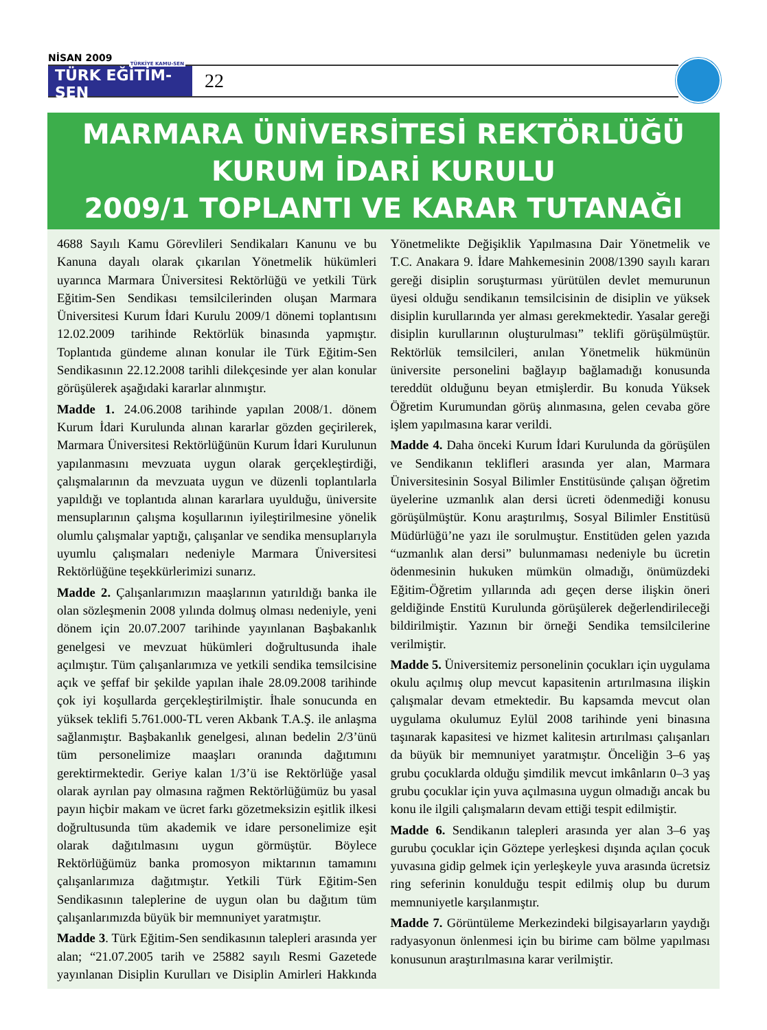NİSAN 2009
TÜRKİYE KAMU-SEN
TÜRK EĞİTİM-SEN
22
MARMARA ÜNİVERSİTESİ REKTÖRLÜĞÜ
KURUM İDARİ KURULU
2009/1 TOPLANTI VE KARAR TUTANAĞI
4688 Sayılı Kamu Görevlileri Sendikaları Kanunu ve bu Kanuna dayalı olarak çıkarılan Yönetmelik hükümleri uyarınca Marmara Üniversitesi Rektörlüğü ve yetkili Türk Eğitim-Sen Sendikası temsilcilerinden oluşan Marmara Üniversitesi Kurum İdari Kurulu 2009/1 dönemi toplantısını 12.02.2009 tarihinde Rektörlük binasında yapmıştır. Toplantıda gündeme alınan konular ile Türk Eğitim-Sen Sendikasının 22.12.2008 tarihli dilekçesinde yer alan konular görüşülerek aşağıdaki kararlar alınmıştır.
Madde 1. 24.06.2008 tarihinde yapılan 2008/1. dönem Kurum İdari Kurulunda alınan kararlar gözden geçirilerek, Marmara Üniversitesi Rektörlüğünün Kurum İdari Kurulunun yapılanmasını mevzuata uygun olarak gerçekleştirdiği, çalışmalarının da mevzuata uygun ve düzenli toplantılarla yapıldığı ve toplantıda alınan kararlara uyulduğu, üniversite mensuplarının çalışma koşullarının iyileştirilmesine yönelik olumlu çalışmalar yaptığı, çalışanlar ve sendika mensuplarıyla uyumlu çalışmaları nedeniyle Marmara Üniversitesi Rektörlüğüne teşekkürlerimizi sunarız.
Madde 2. Çalışanlarımızın maaşlarının yatırıldığı banka ile olan sözleşmenin 2008 yılında dolmuş olması nedeniyle, yeni dönem için 20.07.2007 tarihinde yayınlanan Başbakanlık genelgesi ve mevzuat hükümleri doğrultusunda ihale açılmıştır. Tüm çalışanlarımıza ve yetkili sendika temsilcisine açık ve şeffaf bir şekilde yapılan ihale 28.09.2008 tarihinde çok iyi koşullarda gerçekleştirilmiştir. İhale sonucunda en yüksek teklifi 5.761.000-TL veren Akbank T.A.Ş. ile anlaşma sağlanmıştır. Başbakanlık genelgesi, alınan bedelin 2/3’ünü tüm personelimize maaşları oranında dağıtımını gerektirmektedir. Geriye kalan 1/3’ü ise Rektörlüğe yasal olarak ayrılan pay olmasına rağmen Rektörlüğümüz bu yasal payın hiçbir makam ve ücret farkı gözetmeksizin eşitlik ilkesi doğrultusunda tüm akademik ve idare personelimize eşit olarak dağıtılmasını uygun görmüştür. Böylece Rektörlüğümüz banka promosyon miktarının tamamını çalışanlarımıza dağıtmıştır. Yetkili Türk Eğitim-Sen Sendikasının taleplerine de uygun olan bu dağıtım tüm çalışanlarımızda büyük bir memnuniyet yaratmıştır.
Madde 3. Türk Eğitim-Sen sendikasının talepleri arasında yer alan; “21.07.2005 tarih ve 25882 sayılı Resmi Gazetede yayınlanan Disiplin Kurulları ve Disiplin Amirleri Hakkında Yönetmelikte Değişiklik Yapılmasına Dair Yönetmelik ve T.C. Anakara 9. İdare Mahkemesinin 2008/1390 sayılı kararı gereği disiplin soruşturması yürütülen devlet memurunun üyesi olduğu sendikanın temsilcisinin de disiplin ve yüksek disiplin kurullarında yer alması gerekmektedir. Yasalar gereği disiplin kurullarının oluşturulması” teklifi görüşülmüştür. Rektörlük temsilcileri, anılan Yönetmelik hükmünün üniversite personelini bağlayıp bağlamadığı konusunda tereddüt olduğunu beyan etmişlerdir. Bu konuda Yüksek Öğretim Kurumundan görüş alınmasına, gelen cevaba göre işlem yapılmasına karar verildi.
Madde 4. Daha önceki Kurum İdari Kurulunda da görüşülen ve Sendikanın teklifleri arasında yer alan, Marmara Üniversitesinin Sosyal Bilimler Enstitüsünde çalışan öğretim üyelerine uzmanlık alan dersi ücreti ödenmediği konusu görüşülmüştür. Konu araştırılmış, Sosyal Bilimler Enstitüsü Müdürlüğü’ne yazı ile sorulmuştur. Enstitüden gelen yazıda “uzmanlık alan dersi” bulunmaması nedeniyle bu ücretin ödenmesinin hukuken mümkün olmadığı, önümüzdeki Eğitim-Öğretim yıllarında adı geçen derse ilişkin öneri geldiğinde Enstitü Kurulunda görüşülerek değerlendirileceği bildirilmiştir. Yazının bir örneği Sendika temsilcilerine verilmiştir.
Madde 5. Üniversitemiz personelinin çocukları için uygulama okulu açılmış olup mevcut kapasitenin artırılmasına ilişkin çalışmalar devam etmektedir. Bu kapsamda mevcut olan uygulama okulumuz Eylül 2008 tarihinde yeni binasına taşınarak kapasitesi ve hizmet kalitesin artırılması çalışanları da büyük bir memnuniyet yaratmıştır. Önceliğin 3–6 yaş grubu çocuklarda olduğu şimdilik mevcut imkânların 0–3 yaş grubu çocuklar için yuva açılmasına uygun olmadığı ancak bu konu ile ilgili çalışmaların devam ettiği tespit edilmiştir.
Madde 6. Sendikanın talepleri arasında yer alan 3–6 yaş gurubu çocuklar için Göztepe yerleşkesi dışında açılan çocuk yuvasına gidip gelmek için yerleşkeyle yuva arasında ücretsiz ring seferinin konulduğu tespit edilmiş olup bu durum memnuniyetle karşılanmıştır.
Madde 7. Görüntüleme Merkezindeki bilgisayarların yaydığı radyasyonun önlenmesi için bu birime cam bölme yapılması konusunun araştırılmasına karar verilmiştir.